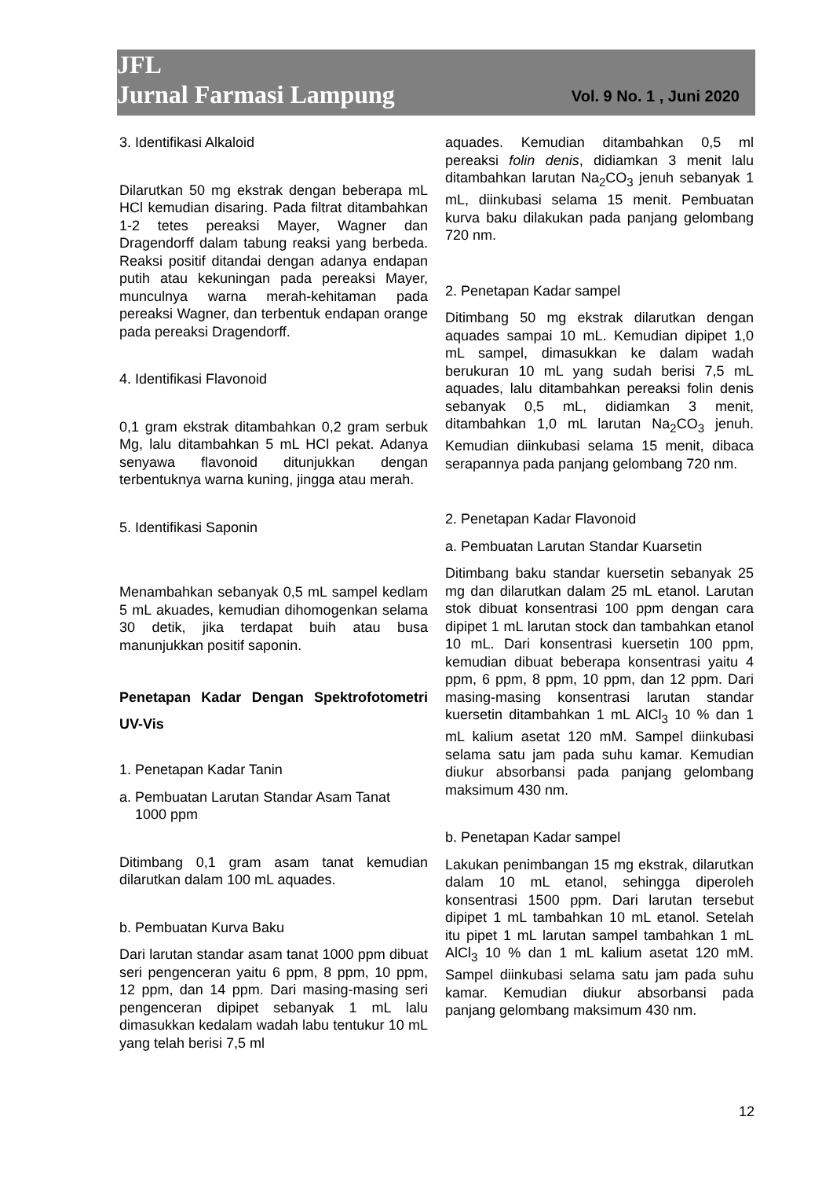JFL
Jurnal Farmasi Lampung
Vol. 9 No. 1 , Juni 2020
3. Identifikasi Alkaloid
Dilarutkan 50 mg ekstrak dengan beberapa mL HCl kemudian disaring. Pada filtrat ditambahkan 1-2 tetes pereaksi Mayer, Wagner dan Dragendorff dalam tabung reaksi yang berbeda. Reaksi positif ditandai dengan adanya endapan putih atau kekuningan pada pereaksi Mayer, munculnya warna merah-kehitaman pada pereaksi Wagner, dan terbentuk endapan orange pada pereaksi Dragendorff.
4. Identifikasi Flavonoid
0,1 gram ekstrak ditambahkan 0,2 gram serbuk Mg, lalu ditambahkan 5 mL HCl pekat. Adanya senyawa flavonoid ditunjukkan dengan terbentuknya warna kuning, jingga atau merah.
5. Identifikasi Saponin
Menambahkan sebanyak 0,5 mL sampel kedlam 5 mL akuades, kemudian dihomogenkan selama 30 detik, jika terdapat buih atau busa manunjukkan positif saponin.
Penetapan Kadar Dengan Spektrofotometri UV-Vis
1. Penetapan Kadar Tanin
a. Pembuatan Larutan Standar Asam Tanat
1000 ppm
Ditimbang 0,1 gram asam tanat kemudian dilarutkan dalam 100 mL aquades.
b. Pembuatan Kurva Baku
Dari larutan standar asam tanat 1000 ppm dibuat seri pengenceran yaitu 6 ppm, 8 ppm, 10 ppm, 12 ppm, dan 14 ppm. Dari masing-masing seri pengenceran dipipet sebanyak 1 mL lalu dimasukkan kedalam wadah labu tentukur 10 mL yang telah berisi 7,5 ml
aquades. Kemudian ditambahkan 0,5 ml pereaksi folin denis, didiamkan 3 menit lalu ditambahkan larutan Na<sub>2</sub>CO<sub>3</sub> jenuh sebanyak 1 mL, diinkubasi selama 15 menit. Pembuatan kurva baku dilakukan pada panjang gelombang 720 nm.
2. Penetapan Kadar sampel
Ditimbang 50 mg ekstrak dilarutkan dengan aquades sampai 10 mL. Kemudian dipipet 1,0 mL sampel, dimasukkan ke dalam wadah berukuran 10 mL yang sudah berisi 7,5 mL aquades, lalu ditambahkan pereaksi folin denis sebanyak 0,5 mL, didiamkan 3 menit, ditambahkan 1,0 mL larutan Na<sub>2</sub>CO<sub>3</sub> jenuh. Kemudian diinkubasi selama 15 menit, dibaca serapannya pada panjang gelombang 720 nm.
2. Penetapan Kadar Flavonoid
a. Pembuatan Larutan Standar Kuarsetin
Ditimbang baku standar kuersetin sebanyak 25 mg dan dilarutkan dalam 25 mL etanol. Larutan stok dibuat konsentrasi 100 ppm dengan cara dipipet 1 mL larutan stock dan tambahkan etanol 10 mL. Dari konsentrasi kuersetin 100 ppm, kemudian dibuat beberapa konsentrasi yaitu 4 ppm, 6 ppm, 8 ppm, 10 ppm, dan 12 ppm. Dari masing-masing konsentrasi larutan standar kuersetin ditambahkan 1 mL AlCl<sub>3</sub> 10 % dan 1 mL kalium asetat 120 mM. Sampel diinkubasi selama satu jam pada suhu kamar. Kemudian diukur absorbansi pada panjang gelombang maksimum 430 nm.
b. Penetapan Kadar sampel
Lakukan penimbangan 15 mg ekstrak, dilarutkan dalam 10 mL etanol, sehingga diperoleh konsentrasi 1500 ppm. Dari larutan tersebut dipipet 1 mL tambahkan 10 mL etanol. Setelah itu pipet 1 mL larutan sampel tambahkan 1 mL AlCl<sub>3</sub> 10 % dan 1 mL kalium asetat 120 mM. Sampel diinkubasi selama satu jam pada suhu kamar. Kemudian diukur absorbansi pada panjang gelombang maksimum 430 nm.
12